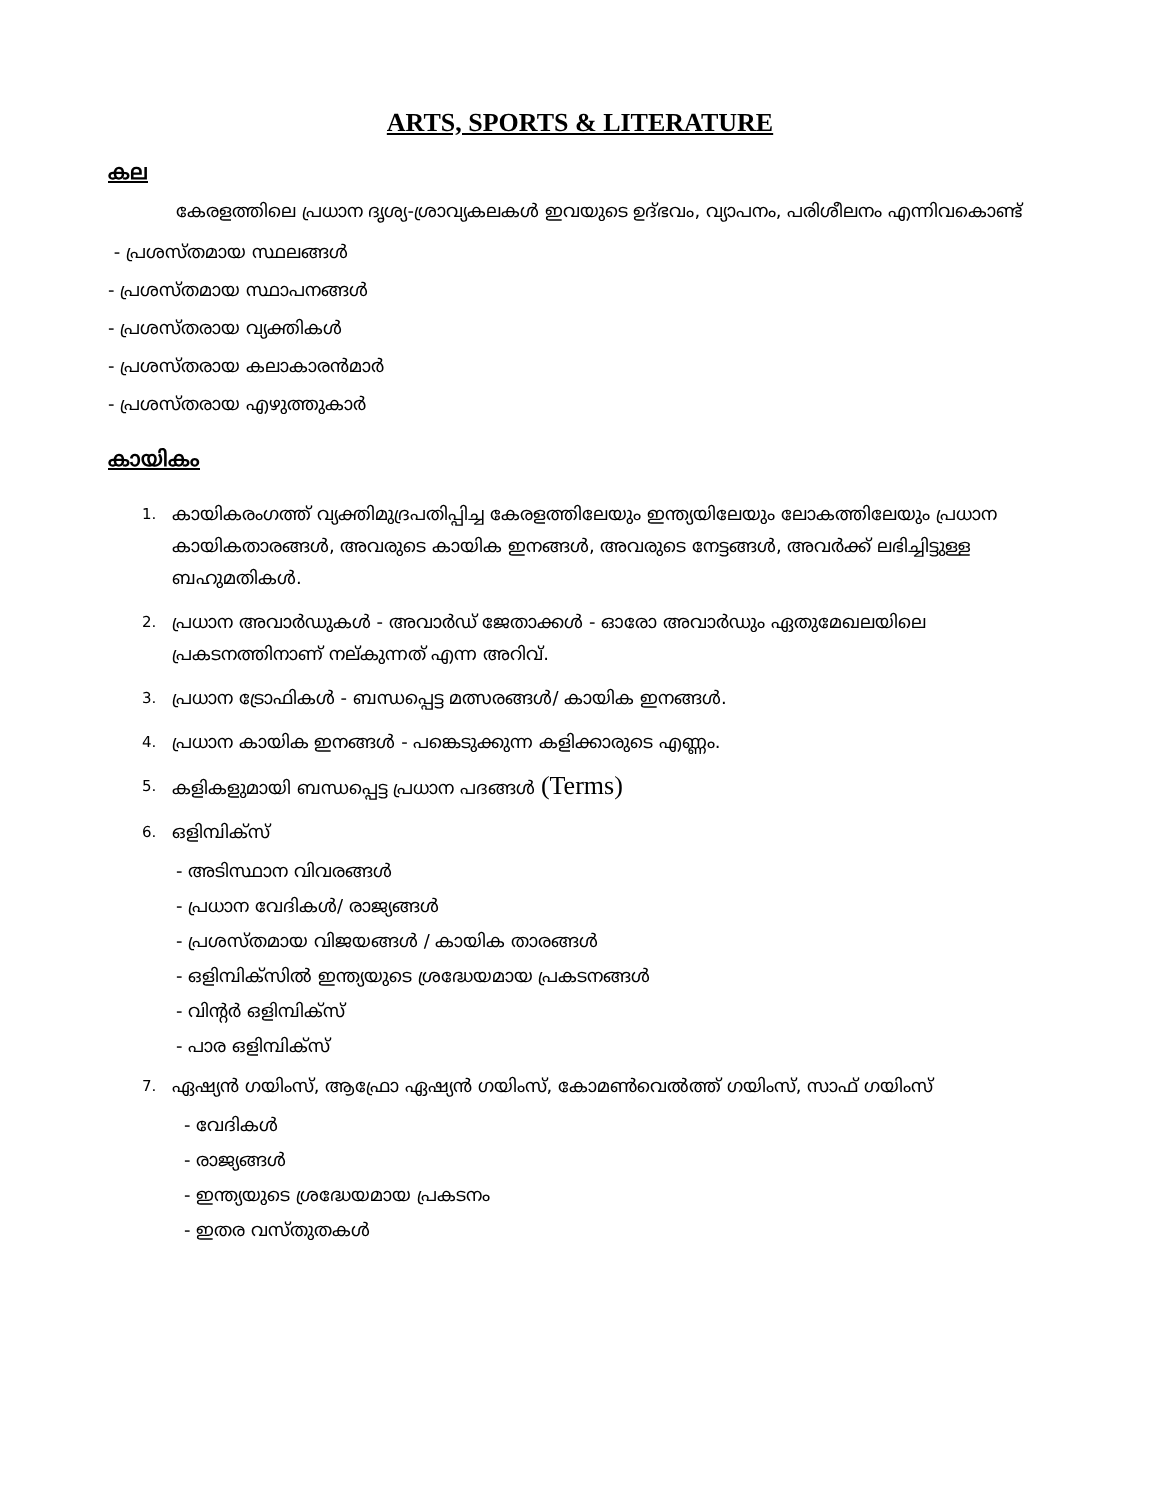ARTS, SPORTS & LITERATURE
കല
കേരളത്തിലെ പ്രധാന ദൃശ്യ-ശ്രാവ്യകലകൾ ഇവയുടെ ഉദ്ഭവം, വ്യാപനം, പരിശീലനം എന്നിവകൊണ്ട്
- പ്രശസ്തമായ സ്ഥലങ്ങൾ
- പ്രശസ്തമായ സ്ഥാപനങ്ങൾ
- പ്രശസ്തരായ വ്യക്തികൾ
- പ്രശസ്തരായ കലാകാരൻമാർ
- പ്രശസ്തരായ എഴുത്തുകാർ
കായികം
1. കായികരംഗത്ത് വ്യക്തിമുദ്രപതിപ്പിച്ച കേരളത്തിലേയും ഇന്ത്യയിലേയും ലോകത്തിലേയും പ്രധാന കായികതാരങ്ങൾ, അവരുടെ കായിക ഇനങ്ങൾ, അവരുടെ നേട്ടങ്ങൾ, അവർക്ക് ലഭിച്ചിട്ടുള്ള ബഹുമതികൾ.
2. പ്രധാന അവാർഡുകൾ - അവാർഡ് ജേതാക്കൾ - ഓരോ അവാർഡും ഏതുമേഖലയിലെ പ്രകടനത്തിനാണ് നല്കുന്നത് എന്ന അറിവ്.
3. പ്രധാന ട്രോഫികൾ - ബന്ധപ്പെട്ട മത്സരങ്ങൾ/ കായിക ഇനങ്ങൾ.
4. പ്രധാന കായിക ഇനങ്ങൾ - പങ്കെടുക്കുന്ന കളിക്കാരുടെ എണ്ണം.
5. കളികളുമായി ബന്ധപ്പെട്ട പ്രധാന പദങ്ങൾ (Terms)
6. ഒളിമ്പിക്സ്
- അടിസ്ഥാന വിവരങ്ങൾ
- പ്രധാന വേദികൾ/ രാജ്യങ്ങൾ
- പ്രശസ്തമായ വിജയങ്ങൾ / കായിക താരങ്ങൾ
- ഒളിമ്പിക്സിൽ ഇന്ത്യയുടെ ശ്രദ്ധേയമായ പ്രകടനങ്ങൾ
- വിന്റർ ഒളിമ്പിക്സ്
- പാര ഒളിമ്പിക്സ്
7. ഏഷ്യൻ ഗയിംസ്, ആഫ്രോ ഏഷ്യൻ ഗയിംസ്, കോമൺവെൽത്ത് ഗയിംസ്, സാഫ് ഗയിംസ്
- വേദികൾ
- രാജ്യങ്ങൾ
- ഇന്ത്യയുടെ ശ്രദ്ധേയമായ പ്രകടനം
- ഇതര വസ്തുതകൾ